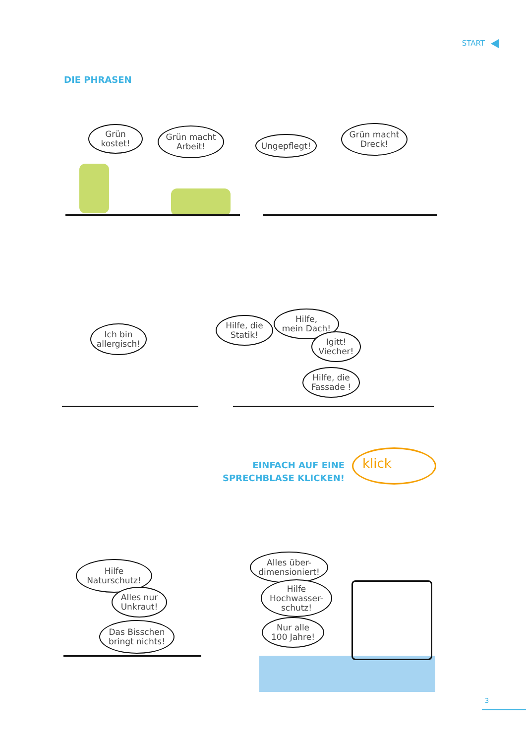START
DIE PHRASEN
Grün
kostet!
Grün macht
Arbeit!
Ungepflegt!
Grün macht
Dreck!
Ich bin
allergisch!
Hilfe, die
Statik!
Hilfe,
mein Dach!
Igitt!
Viecher!
Hilfe, die
Fassade !
EINFACH AUF EINE
SPRECHBLASE KLICKEN!
klick
Hilfe
Naturschutz!
Alles nur
Unkraut!
Das Bisschen
bringt nichts!
Alles über-
dimensioniert!
Hilfe
Hochwasser-
schutz!
Nur alle
100 Jahre!
3